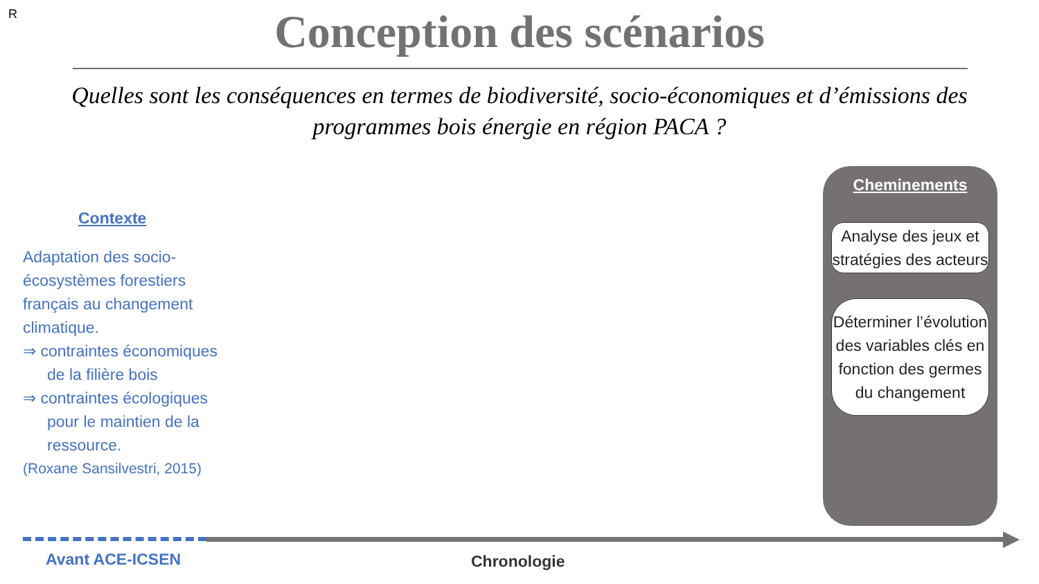R
Conception des scénarios
Quelles sont les conséquences en termes de biodiversité, socio-économiques et d’émissions des programmes bois énergie en région PACA ?
Contexte
Adaptation des socio-écosystèmes forestiers français au changement climatique.
⇒ contraintes économiques de la filière bois
⇒ contraintes écologiques pour le maintien de la ressource.
(Roxane Sansilvestri, 2015)
Cheminements
Analyse des jeux et stratégies des acteurs
Déterminer l’évolution des variables clés en fonction des germes du changement
Avant ACE-ICSEN Chronologie